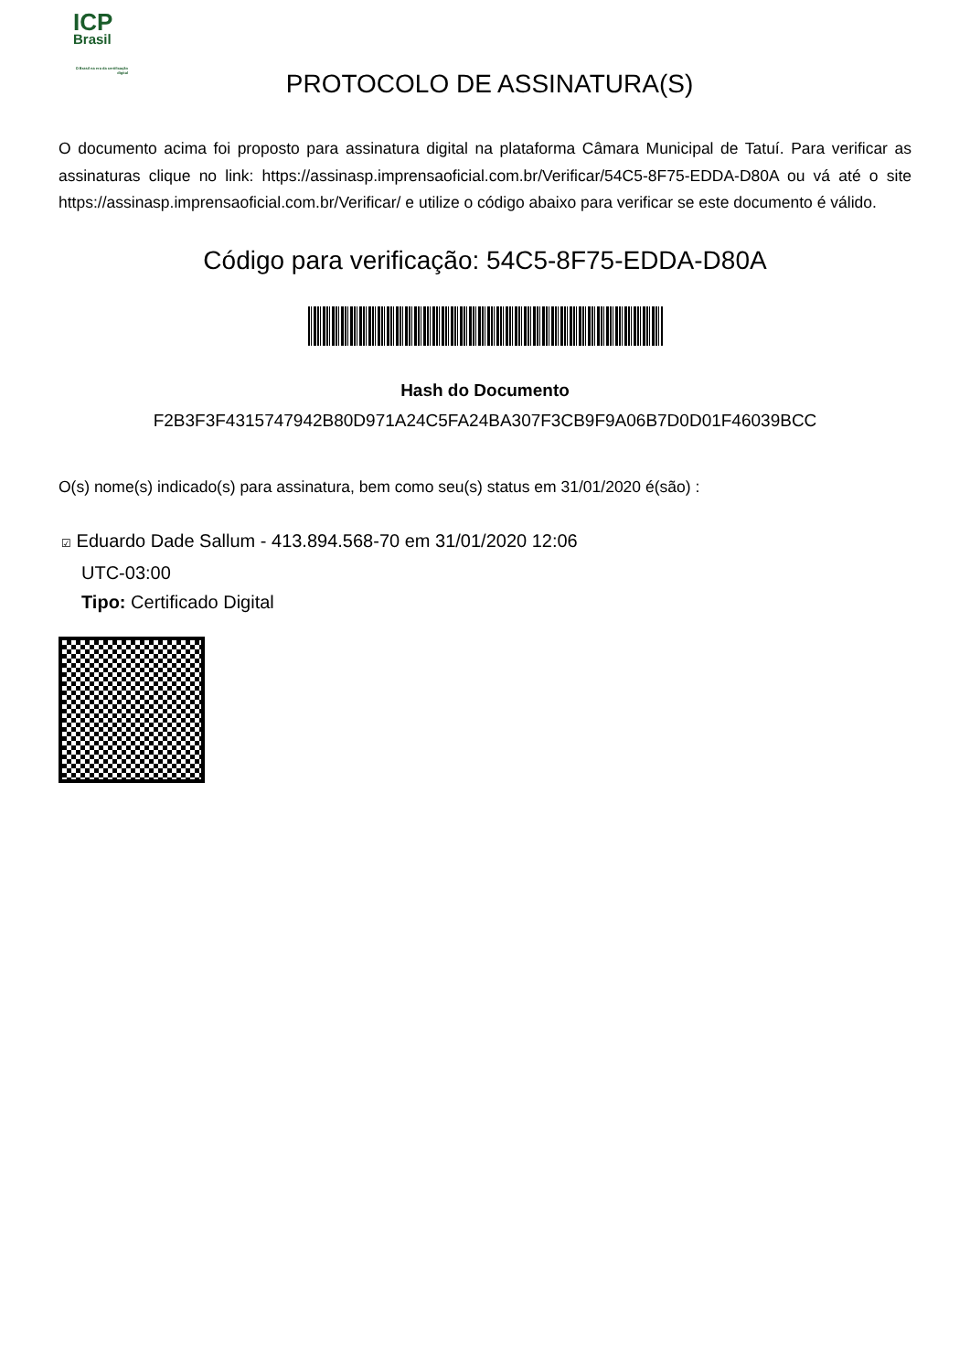ICP
Brasil
O Brasil na era da certificação digital
PROTOCOLO DE ASSINATURA(S)
O documento acima foi proposto para assinatura digital na plataforma Câmara Municipal de Tatuí. Para verificar as assinaturas clique no link: https://assinasp.imprensaoficial.com.br/Verificar/54C5-8F75-EDDA-D80A ou vá até o site https://assinasp.imprensaoficial.com.br/Verificar/ e utilize o código abaixo para verificar se este documento é válido.
Código para verificação: 54C5-8F75-EDDA-D80A
Hash do Documento
F2B3F3F4315747942B80D971A24C5FA24BA307F3CB9F9A06B7D0D01F46039BCC
O(s) nome(s) indicado(s) para assinatura, bem como seu(s) status em 31/01/2020 é(são) :
☑ Eduardo Dade Sallum - 413.894.568-70 em 31/01/2020 12:06
UTC-03:00
Tipo: Certificado Digital